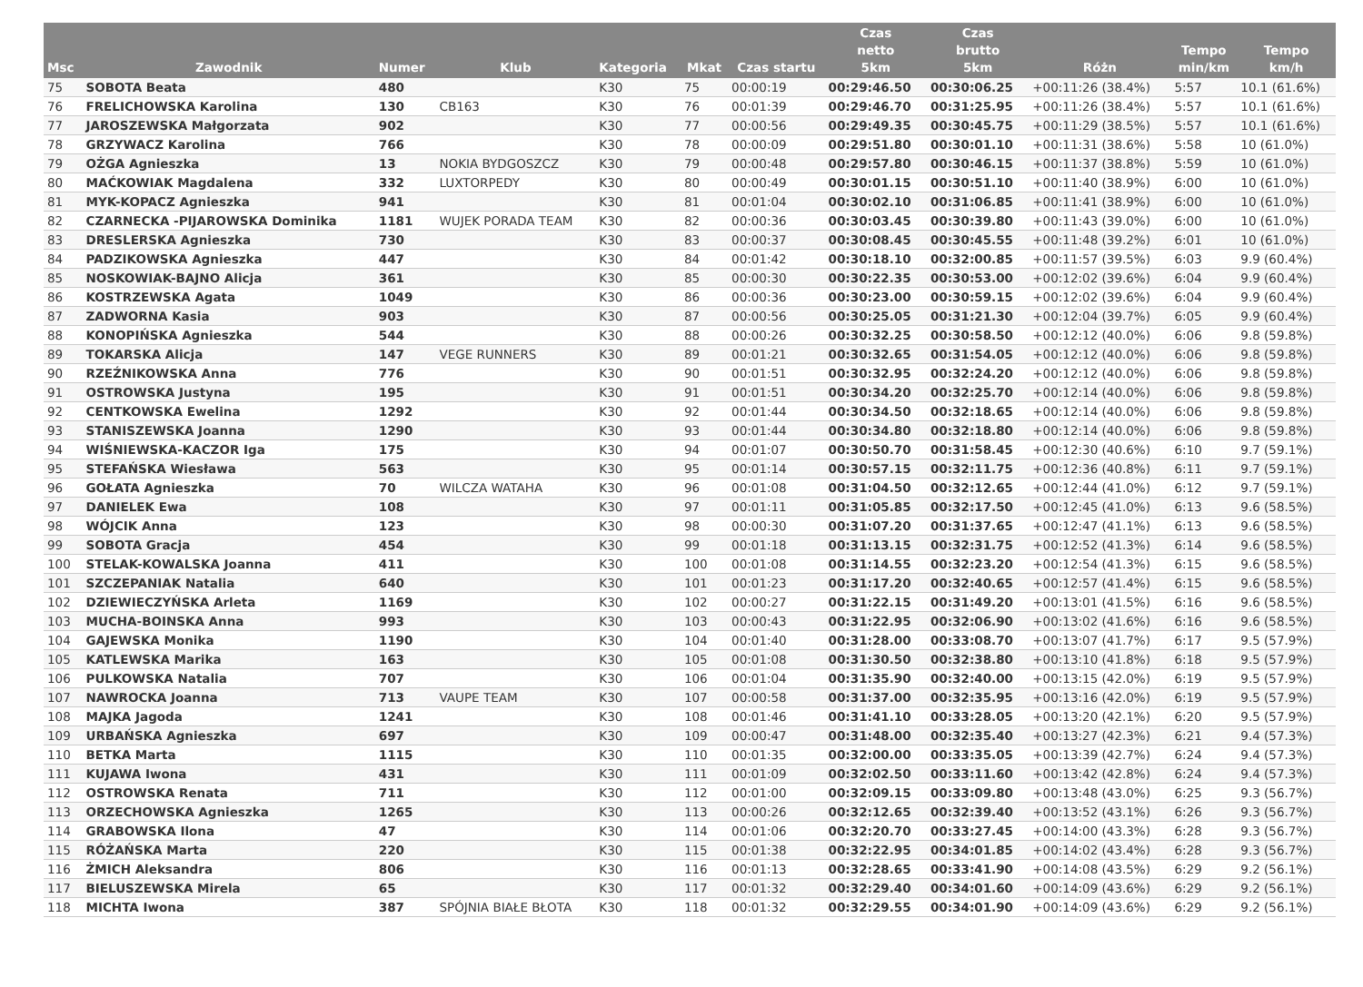| Msc | Zawodnik | Numer | Klub | Kategoria | Mkat | Czas startu | Czas netto 5km | Czas brutto 5km | Różn | Tempo min/km | Tempo km/h |
| --- | --- | --- | --- | --- | --- | --- | --- | --- | --- | --- | --- |
| 75 | SOBOTA Beata | 480 | | K30 | 75 | 00:00:19 | 00:29:46.50 | 00:30:06.25 | +00:11:26 (38.4%) | 5:57 | 10.1 (61.6%) |
| 76 | FRELICHOWSKA Karolina | 130 | CB163 | K30 | 76 | 00:01:39 | 00:29:46.70 | 00:31:25.95 | +00:11:26 (38.4%) | 5:57 | 10.1 (61.6%) |
| 77 | JAROSZEWSKA Małgorzata | 902 | | K30 | 77 | 00:00:56 | 00:29:49.35 | 00:30:45.75 | +00:11:29 (38.5%) | 5:57 | 10.1 (61.6%) |
| 78 | GRZYWACZ Karolina | 766 | | K30 | 78 | 00:00:09 | 00:29:51.80 | 00:30:01.10 | +00:11:31 (38.6%) | 5:58 | 10 (61.0%) |
| 79 | OŻGA Agnieszka | 13 | NOKIA BYDGOSZCZ | K30 | 79 | 00:00:48 | 00:29:57.80 | 00:30:46.15 | +00:11:37 (38.8%) | 5:59 | 10 (61.0%) |
| 80 | MAĆKOWIAK Magdalena | 332 | LUXTORPEDY | K30 | 80 | 00:00:49 | 00:30:01.15 | 00:30:51.10 | +00:11:40 (38.9%) | 6:00 | 10 (61.0%) |
| 81 | MYK-KOPACZ Agnieszka | 941 | | K30 | 81 | 00:01:04 | 00:30:02.10 | 00:31:06.85 | +00:11:41 (38.9%) | 6:00 | 10 (61.0%) |
| 82 | CZARNECKA -PIJAROWSKA Dominika | 1181 | WUJEK PORADA TEAM | K30 | 82 | 00:00:36 | 00:30:03.45 | 00:30:39.80 | +00:11:43 (39.0%) | 6:00 | 10 (61.0%) |
| 83 | DRESLERSKA Agnieszka | 730 | | K30 | 83 | 00:00:37 | 00:30:08.45 | 00:30:45.55 | +00:11:48 (39.2%) | 6:01 | 10 (61.0%) |
| 84 | PADZIKOWSKA Agnieszka | 447 | | K30 | 84 | 00:01:42 | 00:30:18.10 | 00:32:00.85 | +00:11:57 (39.5%) | 6:03 | 9.9 (60.4%) |
| 85 | NOSKOWIAK-BAJNO Alicja | 361 | | K30 | 85 | 00:00:30 | 00:30:22.35 | 00:30:53.00 | +00:12:02 (39.6%) | 6:04 | 9.9 (60.4%) |
| 86 | KOSTRZEWSKA Agata | 1049 | | K30 | 86 | 00:00:36 | 00:30:23.00 | 00:30:59.15 | +00:12:02 (39.6%) | 6:04 | 9.9 (60.4%) |
| 87 | ZADWORNA Kasia | 903 | | K30 | 87 | 00:00:56 | 00:30:25.05 | 00:31:21.30 | +00:12:04 (39.7%) | 6:05 | 9.9 (60.4%) |
| 88 | KONOPIŃSKA Agnieszka | 544 | | K30 | 88 | 00:00:26 | 00:30:32.25 | 00:30:58.50 | +00:12:12 (40.0%) | 6:06 | 9.8 (59.8%) |
| 89 | TOKARSKA Alicja | 147 | VEGE RUNNERS | K30 | 89 | 00:01:21 | 00:30:32.65 | 00:31:54.05 | +00:12:12 (40.0%) | 6:06 | 9.8 (59.8%) |
| 90 | RZEŹNIKOWSKA Anna | 776 | | K30 | 90 | 00:01:51 | 00:30:32.95 | 00:32:24.20 | +00:12:12 (40.0%) | 6:06 | 9.8 (59.8%) |
| 91 | OSTROWSKA Justyna | 195 | | K30 | 91 | 00:01:51 | 00:30:34.20 | 00:32:25.70 | +00:12:14 (40.0%) | 6:06 | 9.8 (59.8%) |
| 92 | CENTKOWSKA Ewelina | 1292 | | K30 | 92 | 00:01:44 | 00:30:34.50 | 00:32:18.65 | +00:12:14 (40.0%) | 6:06 | 9.8 (59.8%) |
| 93 | STANISZEWSKA Joanna | 1290 | | K30 | 93 | 00:01:44 | 00:30:34.80 | 00:32:18.80 | +00:12:14 (40.0%) | 6:06 | 9.8 (59.8%) |
| 94 | WIŚNIEWSKA-KACZOR Iga | 175 | | K30 | 94 | 00:01:07 | 00:30:50.70 | 00:31:58.45 | +00:12:30 (40.6%) | 6:10 | 9.7 (59.1%) |
| 95 | STEFAŃSKA Wiesława | 563 | | K30 | 95 | 00:01:14 | 00:30:57.15 | 00:32:11.75 | +00:12:36 (40.8%) | 6:11 | 9.7 (59.1%) |
| 96 | GOŁATA Agnieszka | 70 | WILCZA WATAHA | K30 | 96 | 00:01:08 | 00:31:04.50 | 00:32:12.65 | +00:12:44 (41.0%) | 6:12 | 9.7 (59.1%) |
| 97 | DANIELEK Ewa | 108 | | K30 | 97 | 00:01:11 | 00:31:05.85 | 00:32:17.50 | +00:12:45 (41.0%) | 6:13 | 9.6 (58.5%) |
| 98 | WÓJCIK Anna | 123 | | K30 | 98 | 00:00:30 | 00:31:07.20 | 00:31:37.65 | +00:12:47 (41.1%) | 6:13 | 9.6 (58.5%) |
| 99 | SOBOTA Gracja | 454 | | K30 | 99 | 00:01:18 | 00:31:13.15 | 00:32:31.75 | +00:12:52 (41.3%) | 6:14 | 9.6 (58.5%) |
| 100 | STELAK-KOWALSKA Joanna | 411 | | K30 | 100 | 00:01:08 | 00:31:14.55 | 00:32:23.20 | +00:12:54 (41.3%) | 6:15 | 9.6 (58.5%) |
| 101 | SZCZEPANIAK Natalia | 640 | | K30 | 101 | 00:01:23 | 00:31:17.20 | 00:32:40.65 | +00:12:57 (41.4%) | 6:15 | 9.6 (58.5%) |
| 102 | DZIEWIECZYŃSKA Arleta | 1169 | | K30 | 102 | 00:00:27 | 00:31:22.15 | 00:31:49.20 | +00:13:01 (41.5%) | 6:16 | 9.6 (58.5%) |
| 103 | MUCHA-BOINSKA Anna | 993 | | K30 | 103 | 00:00:43 | 00:31:22.95 | 00:32:06.90 | +00:13:02 (41.6%) | 6:16 | 9.6 (58.5%) |
| 104 | GAJEWSKA Monika | 1190 | | K30 | 104 | 00:01:40 | 00:31:28.00 | 00:33:08.70 | +00:13:07 (41.7%) | 6:17 | 9.5 (57.9%) |
| 105 | KATLEWSKA Marika | 163 | | K30 | 105 | 00:01:08 | 00:31:30.50 | 00:32:38.80 | +00:13:10 (41.8%) | 6:18 | 9.5 (57.9%) |
| 106 | PULKOWSKA Natalia | 707 | | K30 | 106 | 00:01:04 | 00:31:35.90 | 00:32:40.00 | +00:13:15 (42.0%) | 6:19 | 9.5 (57.9%) |
| 107 | NAWROCKA Joanna | 713 | VAUPE TEAM | K30 | 107 | 00:00:58 | 00:31:37.00 | 00:32:35.95 | +00:13:16 (42.0%) | 6:19 | 9.5 (57.9%) |
| 108 | MAJKA Jagoda | 1241 | | K30 | 108 | 00:01:46 | 00:31:41.10 | 00:33:28.05 | +00:13:20 (42.1%) | 6:20 | 9.5 (57.9%) |
| 109 | URBAŃSKA Agnieszka | 697 | | K30 | 109 | 00:00:47 | 00:31:48.00 | 00:32:35.40 | +00:13:27 (42.3%) | 6:21 | 9.4 (57.3%) |
| 110 | BETKA Marta | 1115 | | K30 | 110 | 00:01:35 | 00:32:00.00 | 00:33:35.05 | +00:13:39 (42.7%) | 6:24 | 9.4 (57.3%) |
| 111 | KUJAWA Iwona | 431 | | K30 | 111 | 00:01:09 | 00:32:02.50 | 00:33:11.60 | +00:13:42 (42.8%) | 6:24 | 9.4 (57.3%) |
| 112 | OSTROWSKA Renata | 711 | | K30 | 112 | 00:01:00 | 00:32:09.15 | 00:33:09.80 | +00:13:48 (43.0%) | 6:25 | 9.3 (56.7%) |
| 113 | ORZECHOWSKA Agnieszka | 1265 | | K30 | 113 | 00:00:26 | 00:32:12.65 | 00:32:39.40 | +00:13:52 (43.1%) | 6:26 | 9.3 (56.7%) |
| 114 | GRABOWSKA Ilona | 47 | | K30 | 114 | 00:01:06 | 00:32:20.70 | 00:33:27.45 | +00:14:00 (43.3%) | 6:28 | 9.3 (56.7%) |
| 115 | RÓŻAŃSKA Marta | 220 | | K30 | 115 | 00:01:38 | 00:32:22.95 | 00:34:01.85 | +00:14:02 (43.4%) | 6:28 | 9.3 (56.7%) |
| 116 | ŻMICH Aleksandra | 806 | | K30 | 116 | 00:01:13 | 00:32:28.65 | 00:33:41.90 | +00:14:08 (43.5%) | 6:29 | 9.2 (56.1%) |
| 117 | BIELUSZEWSKA Mirela | 65 | | K30 | 117 | 00:01:32 | 00:32:29.40 | 00:34:01.60 | +00:14:09 (43.6%) | 6:29 | 9.2 (56.1%) |
| 118 | MICHTA Iwona | 387 | SPÓJNIA BIAŁE BŁOTA | K30 | 118 | 00:01:32 | 00:32:29.55 | 00:34:01.90 | +00:14:09 (43.6%) | 6:29 | 9.2 (56.1%) |